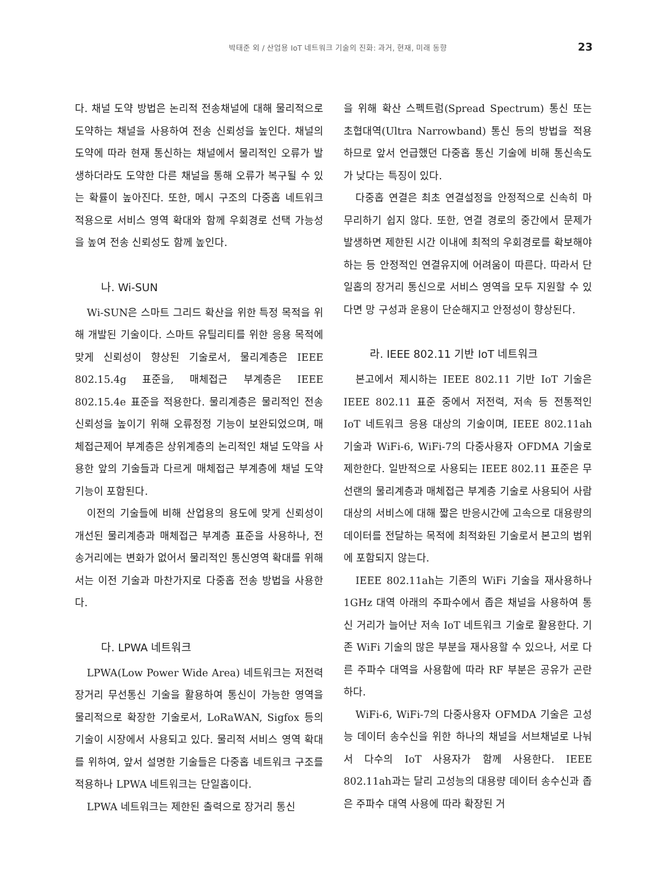박태준 외 / 산업용 IoT 네트워크 기술의 진화: 과거, 현재, 미래 동향 23
다. 채널 도약 방법은 논리적 전송채널에 대해 물리적으로 도약하는 채널을 사용하여 전송 신뢰성을 높인다. 채널의 도약에 따라 현재 통신하는 채널에서 물리적인 오류가 발생하더라도 도약한 다른 채널을 통해 오류가 복구될 수 있는 확률이 높아진다. 또한, 메시 구조의 다중홉 네트워크 적용으로 서비스 영역 확대와 함께 우회경로 선택 가능성을 높여 전송 신뢰성도 함께 높인다.
나. Wi-SUN
Wi-SUN은 스마트 그리드 확산을 위한 특정 목적을 위해 개발된 기술이다. 스마트 유틸리티를 위한 응용 목적에 맞게 신뢰성이 향상된 기술로서, 물리계층은 IEEE 802.15.4g 표준을, 매체접근 부계층은 IEEE 802.15.4e 표준을 적용한다. 물리계층은 물리적인 전송 신뢰성을 높이기 위해 오류정정 기능이 보완되었으며, 매체접근제어 부계층은 상위계층의 논리적인 채널 도약을 사용한 앞의 기술들과 다르게 매체접근 부계층에 채널 도약 기능이 포함된다.
이전의 기술들에 비해 산업용의 용도에 맞게 신뢰성이 개선된 물리계층과 매체접근 부계층 표준을 사용하나, 전송거리에는 변화가 없어서 물리적인 통신영역 확대를 위해서는 이전 기술과 마찬가지로 다중홉 전송 방법을 사용한다.
다. LPWA 네트워크
LPWA(Low Power Wide Area) 네트워크는 저전력 장거리 무선통신 기술을 활용하여 통신이 가능한 영역을 물리적으로 확장한 기술로서, LoRaWAN, Sigfox 등의 기술이 시장에서 사용되고 있다. 물리적 서비스 영역 확대를 위하여, 앞서 설명한 기술들은 다중홉 네트워크 구조를 적용하나 LPWA 네트워크는 단일홉이다.
LPWA 네트워크는 제한된 출력으로 장거리 통신
을 위해 확산 스펙트럼(Spread Spectrum) 통신 또는 초협대역(Ultra Narrowband) 통신 등의 방법을 적용하므로 앞서 언급했던 다중홉 통신 기술에 비해 통신속도가 낮다는 특징이 있다.
다중홉 연결은 최초 연결설정을 안정적으로 신속히 마무리하기 쉽지 않다. 또한, 연결 경로의 중간에서 문제가 발생하면 제한된 시간 이내에 최적의 우회경로를 확보해야 하는 등 안정적인 연결유지에 어려움이 따른다. 따라서 단일홉의 장거리 통신으로 서비스 영역을 모두 지원할 수 있다면 망 구성과 운용이 단순해지고 안정성이 향상된다.
라. IEEE 802.11 기반 IoT 네트워크
본고에서 제시하는 IEEE 802.11 기반 IoT 기술은 IEEE 802.11 표준 중에서 저전력, 저속 등 전통적인 IoT 네트워크 응용 대상의 기술이며, IEEE 802.11ah 기술과 WiFi-6, WiFi-7의 다중사용자 OFDMA 기술로 제한한다. 일반적으로 사용되는 IEEE 802.11 표준은 무선랜의 물리계층과 매체접근 부계층 기술로 사용되어 사람 대상의 서비스에 대해 짧은 반응시간에 고속으로 대용량의 데이터를 전달하는 목적에 최적화된 기술로서 본고의 범위에 포함되지 않는다.
IEEE 802.11ah는 기존의 WiFi 기술을 재사용하나 1GHz 대역 아래의 주파수에서 좁은 채널을 사용하여 통신 거리가 늘어난 저속 IoT 네트워크 기술로 활용한다. 기존 WiFi 기술의 많은 부분을 재사용할 수 있으나, 서로 다른 주파수 대역을 사용함에 따라 RF 부분은 공유가 곤란하다.
WiFi-6, WiFi-7의 다중사용자 OFMDA 기술은 고성능 데이터 송수신을 위한 하나의 채널을 서브채널로 나눠서 다수의 IoT 사용자가 함께 사용한다. IEEE 802.11ah과는 달리 고성능의 대용량 데이터 송수신과 좁은 주파수 대역 사용에 따라 확장된 거